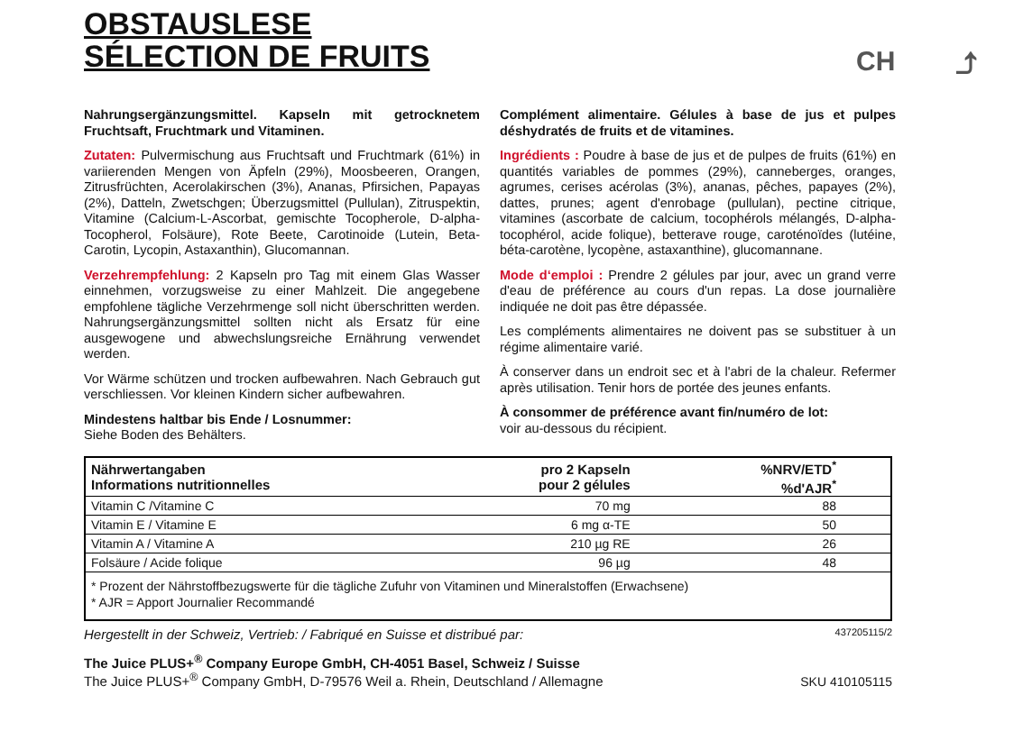OBSTAUSLESE
SÉLECTION DE FRUITS
CH ⤴
Nahrungsergänzungsmittel. Kapseln mit getrocknetem Fruchtsaft, Fruchtmark und Vitaminen.
Zutaten: Pulvermischung aus Fruchtsaft und Fruchtmark (61%) in variierenden Mengen von Äpfeln (29%), Moosbeeren, Orangen, Zitrusfrüchten, Acerolakirschen (3%), Ananas, Pfirsichen, Papayas (2%), Datteln, Zwetschgen; Überzugsmittel (Pullulan), Zitruspektin, Vitamine (Calcium-L-Ascorbat, gemischte Tocopherole, D-alpha-Tocopherol, Folsäure), Rote Beete, Carotinoide (Lutein, Beta-Carotin, Lycopin, Astaxanthin), Glucomannan.
Verzehrempfehlung: 2 Kapseln pro Tag mit einem Glas Wasser einnehmen, vorzugsweise zu einer Mahlzeit. Die angegebene empfohlene tägliche Verzehrmenge soll nicht überschritten werden. Nahrungsergänzungsmittel sollten nicht als Ersatz für eine ausgewogene und abwechslungsreiche Ernährung verwendet werden.
Vor Wärme schützen und trocken aufbewahren. Nach Gebrauch gut verschliessen. Vor kleinen Kindern sicher aufbewahren.
Mindestens haltbar bis Ende / Losnummer:
Siehe Boden des Behälters.
Complément alimentaire. Gélules à base de jus et pulpes déshydratés de fruits et de vitamines.
Ingrédients : Poudre à base de jus et de pulpes de fruits (61%) en quantités variables de pommes (29%), canneberges, oranges, agrumes, cerises acérolas (3%), ananas, pêches, papayes (2%), dattes, prunes; agent d'enrobage (pullulan), pectine citrique, vitamines (ascorbate de calcium, tocophérols mélangés, D-alpha-tocophérol, acide folique), betterave rouge, caroténoïdes (lutéine, béta-carotène, lycopène, astaxanthine), glucomannane.
Mode d‘emploi : Prendre 2 gélules par jour, avec un grand verre d'eau de préférence au cours d'un repas. La dose journalière indiquée ne doit pas être dépassée.
Les compléments alimentaires ne doivent pas se substituer à un régime alimentaire varié.
À conserver dans un endroit sec et à l'abri de la chaleur. Refermer après utilisation. Tenir hors de portée des jeunes enfants.
À consommer de préférence avant fin/numéro de lot:
voir au-dessous du récipient.
| Nährwertangaben Informations nutritionnelles | pro 2 Kapseln pour 2 gélules | %NRV/ETD<sup>*</sup> %d'AJR<sup>*</sup> |
| --- | --- | --- |
| Vitamin C /Vitamine C | 70 mg | 88 |
| Vitamin E / Vitamine E | 6 mg α-TE | 50 |
| Vitamin A / Vitamine A | 210 µg RE | 26 |
| Folsäure / Acide folique | 96 µg | 48 |
| * Prozent der Nährstoffbezugswerte für die tägliche Zufuhr von Vitaminen und Mineralstoffen (Erwachsene) * AJR = Apport Journalier Recommandé | | |
Hergestellt in der Schweiz, Vertrieb: / Fabriqué en Suisse et distribué par: 437205115/2
The Juice PLUS+<sup>®</sup> Company Europe GmbH, CH-4051 Basel, Schweiz / Suisse
The Juice PLUS+<sup>®</sup> Company GmbH, D-79576 Weil a. Rhein, Deutschland / Allemagne SKU 410105115